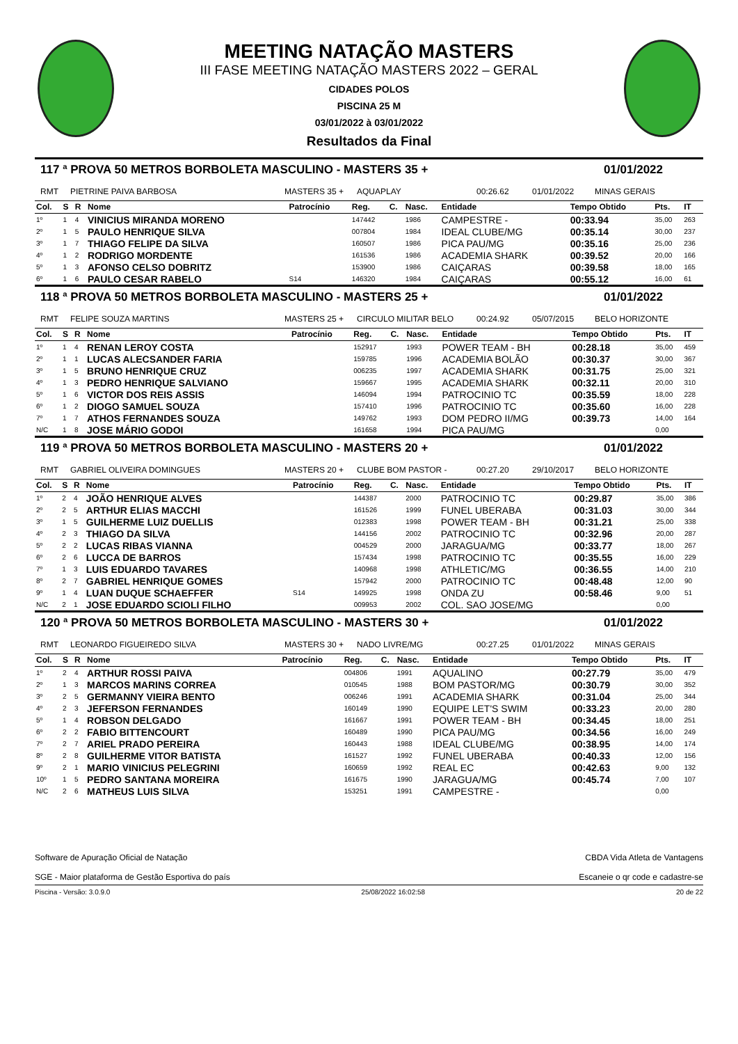MEETING NATAÇÃO MASTERS
III FASE MEETING NATAÇÃO MASTERS 2022 – GERAL
CIDADES POLOS
PISCINA 25 M
03/01/2022 à 03/01/2022
Resultados da Final
117 ª PROVA 50 METROS BORBOLETA MASCULINO - MASTERS 35 + 01/01/2022
RMT PIETRINE PAIVA BARBOSA MASTERS 35 + AQUAPLAY 00:26.62 01/01/2022 MINAS GERAIS
| Col. | S | R | Nome | Patrocínio | Reg. | C. | Nasc. | Entidade | Tempo Obtido | Pts. | IT |
| --- | --- | --- | --- | --- | --- | --- | --- | --- | --- | --- | --- |
| 1º | 1 | 4 | VINICIUS MIRANDA MORENO | | 147442 | | 1986 | CAMPESTRE - | 00:33.94 | 35,00 | 263 |
| 2º | 1 | 5 | PAULO HENRIQUE SILVA | | 007804 | | 1984 | IDEAL CLUBE/MG | 00:35.14 | 30,00 | 237 |
| 3º | 1 | 7 | THIAGO FELIPE DA SILVA | | 160507 | | 1986 | PICA PAU/MG | 00:35.16 | 25,00 | 236 |
| 4º | 1 | 2 | RODRIGO MORDENTE | | 161536 | | 1986 | ACADEMIA SHARK | 00:39.52 | 20,00 | 166 |
| 5º | 1 | 3 | AFONSO CELSO DOBRITZ | | 153900 | | 1986 | CAIÇARAS | 00:39.58 | 18,00 | 165 |
| 6º | 1 | 6 | PAULO CESAR RABELO | S14 | 146320 | | 1984 | CAIÇARAS | 00:55.12 | 16,00 | 61 |
118 ª PROVA 50 METROS BORBOLETA MASCULINO - MASTERS 25 + 01/01/2022
RMT FELIPE SOUZA MARTINS MASTERS 25 + CIRCULO MILITAR BELO 00:24.92 05/07/2015 BELO HORIZONTE
| Col. | S | R | Nome | Patrocínio | Reg. | C. | Nasc. | Entidade | Tempo Obtido | Pts. | IT |
| --- | --- | --- | --- | --- | --- | --- | --- | --- | --- | --- | --- |
| 1º | 1 | 4 | RENAN LEROY COSTA | | 152917 | | 1993 | POWER TEAM - BH | 00:28.18 | 35,00 | 459 |
| 2º | 1 | 1 | LUCAS ALECSANDER FARIA | | 159785 | | 1996 | ACADEMIA BOLÃO | 00:30.37 | 30,00 | 367 |
| 3º | 1 | 5 | BRUNO HENRIQUE CRUZ | | 006235 | | 1997 | ACADEMIA SHARK | 00:31.75 | 25,00 | 321 |
| 4º | 1 | 3 | PEDRO HENRIQUE SALVIANO | | 159667 | | 1995 | ACADEMIA SHARK | 00:32.11 | 20,00 | 310 |
| 5º | 1 | 6 | VICTOR DOS REIS ASSIS | | 146094 | | 1994 | PATROCINIO TC | 00:35.59 | 18,00 | 228 |
| 6º | 1 | 2 | DIOGO SAMUEL SOUZA | | 157410 | | 1996 | PATROCINIO TC | 00:35.60 | 16,00 | 228 |
| 7º | 1 | 7 | ATHOS FERNANDES SOUZA | | 149762 | | 1993 | DOM PEDRO II/MG | 00:39.73 | 14,00 | 164 |
| N/C | 1 | 8 | JOSE MÁRIO GODOI | | 161658 | | 1994 | PICA PAU/MG | | 0,00 | |
119 ª PROVA 50 METROS BORBOLETA MASCULINO - MASTERS 20 + 01/01/2022
RMT GABRIEL OLIVEIRA DOMINGUES MASTERS 20 + CLUBE BOM PASTOR - 00:27.20 29/10/2017 BELO HORIZONTE
| Col. | S | R | Nome | Patrocínio | Reg. | C. | Nasc. | Entidade | Tempo Obtido | Pts. | IT |
| --- | --- | --- | --- | --- | --- | --- | --- | --- | --- | --- | --- |
| 1º | 2 | 4 | JOÃO HENRIQUE ALVES | | 144387 | | 2000 | PATROCINIO TC | 00:29.87 | 35,00 | 386 |
| 2º | 2 | 5 | ARTHUR ELIAS MACCHI | | 161526 | | 1999 | FUNEL UBERABA | 00:31.03 | 30,00 | 344 |
| 3º | 1 | 5 | GUILHERME LUIZ DUELLIS | | 012383 | | 1998 | POWER TEAM - BH | 00:31.21 | 25,00 | 338 |
| 4º | 2 | 3 | THIAGO DA SILVA | | 144156 | | 2002 | PATROCINIO TC | 00:32.96 | 20,00 | 287 |
| 5º | 2 | 2 | LUCAS RIBAS VIANNA | | 004529 | | 2000 | JARAGUA/MG | 00:33.77 | 18,00 | 267 |
| 6º | 2 | 6 | LUCCA DE BARROS | | 157434 | | 1998 | PATROCINIO TC | 00:35.55 | 16,00 | 229 |
| 7º | 1 | 3 | LUIS EDUARDO TAVARES | | 140968 | | 1998 | ATHLETIC/MG | 00:36.55 | 14,00 | 210 |
| 8º | 2 | 7 | GABRIEL HENRIQUE GOMES | | 157942 | | 2000 | PATROCINIO TC | 00:48.48 | 12,00 | 90 |
| 9º | 1 | 4 | LUAN DUQUE SCHAEFFER | S14 | 149925 | | 1998 | ONDA ZU | 00:58.46 | 9,00 | 51 |
| N/C | 2 | 1 | JOSE EDUARDO SCIOLI FILHO | | 009953 | | 2002 | COL. SAO JOSE/MG | | 0,00 | |
120 ª PROVA 50 METROS BORBOLETA MASCULINO - MASTERS 30 + 01/01/2022
RMT LEONARDO FIGUEIREDO SILVA MASTERS 30 + NADO LIVRE/MG 00:27.25 01/01/2022 MINAS GERAIS
| Col. | S | R | Nome | Patrocínio | Reg. | C. | Nasc. | Entidade | Tempo Obtido | Pts. | IT |
| --- | --- | --- | --- | --- | --- | --- | --- | --- | --- | --- | --- |
| 1º | 2 | 4 | ARTHUR ROSSI PAIVA | | 004806 | | 1991 | AQUALINO | 00:27.79 | 35,00 | 479 |
| 2º | 1 | 3 | MARCOS MARINS CORREA | | 010545 | | 1988 | BOM PASTOR/MG | 00:30.79 | 30,00 | 352 |
| 3º | 2 | 5 | GERMANNY VIEIRA BENTO | | 006246 | | 1991 | ACADEMIA SHARK | 00:31.04 | 25,00 | 344 |
| 4º | 2 | 3 | JEFERSON FERNANDES | | 160149 | | 1990 | EQUIPE LET'S SWIM | 00:33.23 | 20,00 | 280 |
| 5º | 1 | 4 | ROBSON DELGADO | | 161667 | | 1991 | POWER TEAM - BH | 00:34.45 | 18,00 | 251 |
| 6º | 2 | 2 | FABIO BITTENCOURT | | 160489 | | 1990 | PICA PAU/MG | 00:34.56 | 16,00 | 249 |
| 7º | 2 | 7 | ARIEL PRADO PEREIRA | | 160443 | | 1988 | IDEAL CLUBE/MG | 00:38.95 | 14,00 | 174 |
| 8º | 2 | 8 | GUILHERME VITOR BATISTA | | 161527 | | 1992 | FUNEL UBERABA | 00:40.33 | 12,00 | 156 |
| 9º | 2 | 1 | MARIO VINICIUS PELEGRINI | | 160659 | | 1992 | REAL EC | 00:42.63 | 9,00 | 132 |
| 10º | 1 | 5 | PEDRO SANTANA MOREIRA | | 161675 | | 1990 | JARAGUA/MG | 00:45.74 | 7,00 | 107 |
| N/C | 2 | 6 | MATHEUS LUIS SILVA | | 153251 | | 1991 | CAMPESTRE - | | 0,00 | |
Software de Apuração Oficial de Natação
SGE - Maior plataforma de Gestão Esportiva do país
CBDA Vida Atleta de Vantagens
Escaneie o qr code e cadastre-se
Piscina - Versão: 3.0.9.0 25/08/2022 16:02:58 20 de 22